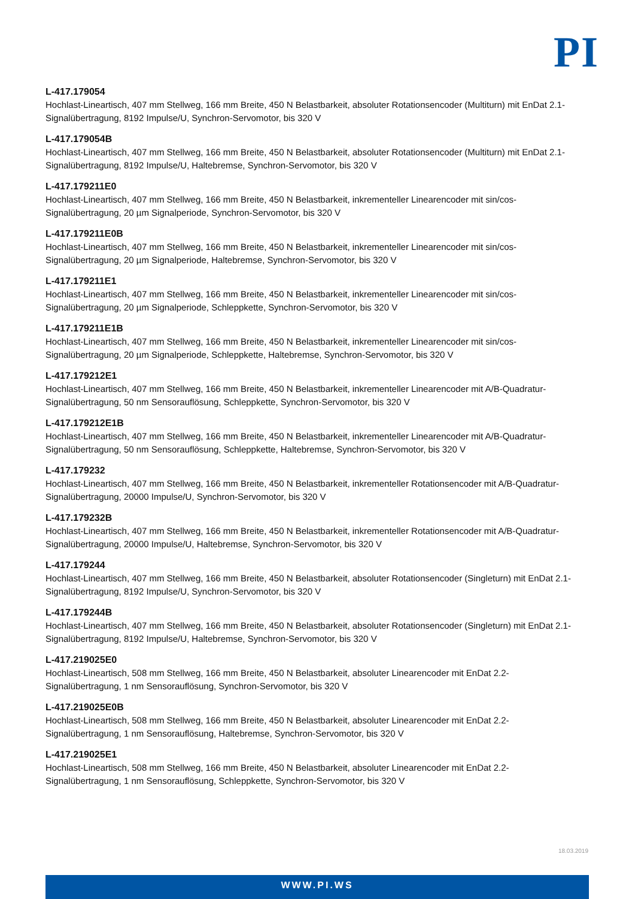PI
L-417.179054
Hochlast-Lineartisch, 407 mm Stellweg, 166 mm Breite, 450 N Belastbarkeit, absoluter Rotationsencoder (Multiturn) mit EnDat 2.1-Signalübertragung, 8192 Impulse/U, Synchron-Servomotor, bis 320 V
L-417.179054B
Hochlast-Lineartisch, 407 mm Stellweg, 166 mm Breite, 450 N Belastbarkeit, absoluter Rotationsencoder (Multiturn) mit EnDat 2.1-Signalübertragung, 8192 Impulse/U, Haltebremse, Synchron-Servomotor, bis 320 V
L-417.179211E0
Hochlast-Lineartisch, 407 mm Stellweg, 166 mm Breite, 450 N Belastbarkeit, inkrementeller Linearencoder mit sin/cos-Signalübertragung, 20 µm Signalperiode, Synchron-Servomotor, bis 320 V
L-417.179211E0B
Hochlast-Lineartisch, 407 mm Stellweg, 166 mm Breite, 450 N Belastbarkeit, inkrementeller Linearencoder mit sin/cos-Signalübertragung, 20 µm Signalperiode, Haltebremse, Synchron-Servomotor, bis 320 V
L-417.179211E1
Hochlast-Lineartisch, 407 mm Stellweg, 166 mm Breite, 450 N Belastbarkeit, inkrementeller Linearencoder mit sin/cos-Signalübertragung, 20 µm Signalperiode, Schleppkette, Synchron-Servomotor, bis 320 V
L-417.179211E1B
Hochlast-Lineartisch, 407 mm Stellweg, 166 mm Breite, 450 N Belastbarkeit, inkrementeller Linearencoder mit sin/cos-Signalübertragung, 20 µm Signalperiode, Schleppkette, Haltebremse, Synchron-Servomotor, bis 320 V
L-417.179212E1
Hochlast-Lineartisch, 407 mm Stellweg, 166 mm Breite, 450 N Belastbarkeit, inkrementeller Linearencoder mit A/B-Quadratur-Signalübertragung, 50 nm Sensorauflösung, Schleppkette, Synchron-Servomotor, bis 320 V
L-417.179212E1B
Hochlast-Lineartisch, 407 mm Stellweg, 166 mm Breite, 450 N Belastbarkeit, inkrementeller Linearencoder mit A/B-Quadratur-Signalübertragung, 50 nm Sensorauflösung, Schleppkette, Haltebremse, Synchron-Servomotor, bis 320 V
L-417.179232
Hochlast-Lineartisch, 407 mm Stellweg, 166 mm Breite, 450 N Belastbarkeit, inkrementeller Rotationsencoder mit A/B-Quadratur-Signalübertragung, 20000 Impulse/U, Synchron-Servomotor, bis 320 V
L-417.179232B
Hochlast-Lineartisch, 407 mm Stellweg, 166 mm Breite, 450 N Belastbarkeit, inkrementeller Rotationsencoder mit A/B-Quadratur-Signalübertragung, 20000 Impulse/U, Haltebremse, Synchron-Servomotor, bis 320 V
L-417.179244
Hochlast-Lineartisch, 407 mm Stellweg, 166 mm Breite, 450 N Belastbarkeit, absoluter Rotationsencoder (Singleturn) mit EnDat 2.1-Signalübertragung, 8192 Impulse/U, Synchron-Servomotor, bis 320 V
L-417.179244B
Hochlast-Lineartisch, 407 mm Stellweg, 166 mm Breite, 450 N Belastbarkeit, absoluter Rotationsencoder (Singleturn) mit EnDat 2.1-Signalübertragung, 8192 Impulse/U, Haltebremse, Synchron-Servomotor, bis 320 V
L-417.219025E0
Hochlast-Lineartisch, 508 mm Stellweg, 166 mm Breite, 450 N Belastbarkeit, absoluter Linearencoder mit EnDat 2.2-Signalübertragung, 1 nm Sensorauflösung, Synchron-Servomotor, bis 320 V
L-417.219025E0B
Hochlast-Lineartisch, 508 mm Stellweg, 166 mm Breite, 450 N Belastbarkeit, absoluter Linearencoder mit EnDat 2.2-Signalübertragung, 1 nm Sensorauflösung, Haltebremse, Synchron-Servomotor, bis 320 V
L-417.219025E1
Hochlast-Lineartisch, 508 mm Stellweg, 166 mm Breite, 450 N Belastbarkeit, absoluter Linearencoder mit EnDat 2.2-Signalübertragung, 1 nm Sensorauflösung, Schleppkette, Synchron-Servomotor, bis 320 V
18.03.2019
WWW.PI.WS